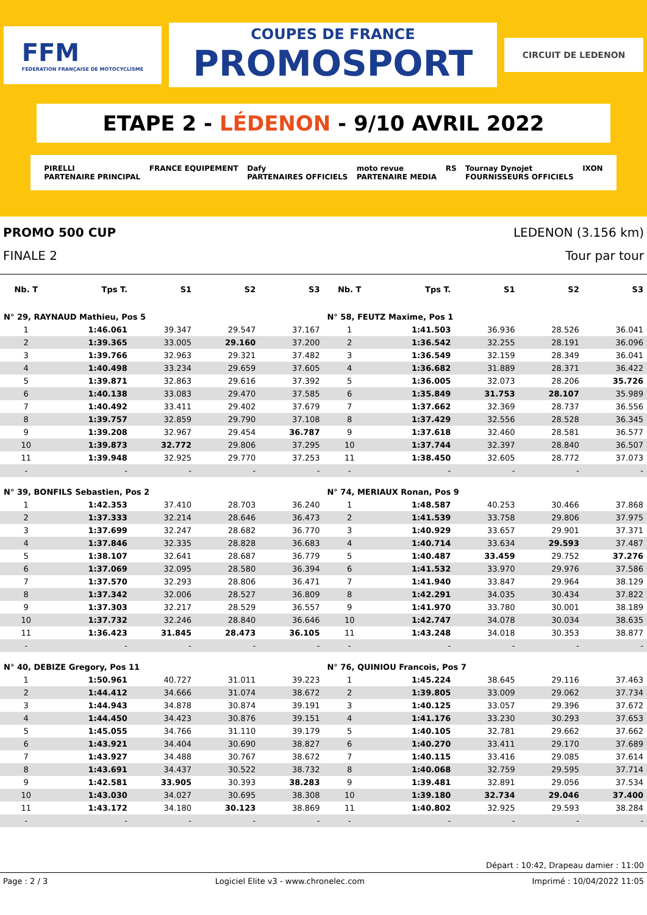FFM
FEDERATION FRANÇAISE DE MOTOCYCLISME
COUPES DE FRANCE
PROMOSPORT
CIRCUIT DE LEDENON
ETAPE 2 - LÉDENON - 9/10 AVRIL 2022
PIRELLI
PARTENAIRE PRINCIPAL FRANCE EQUIPEMENT Dafy
PARTENAIRES OFFICIELS moto revue
PARTENAIRE MEDIA RS Tournay Dynojet
FOURNISSEURS OFFICIELS IXON
PROMO 500 CUP LEDENON (3.156 km)
FINALE 2 Tour par tour
| Nb. T | Tps T. | S1 | S2 | S3 | Nb. T | Tps T. | S1 | S2 | S3 |
| --- | --- | --- | --- | --- | --- | --- | --- | --- | --- |
| N° 29, RAYNAUD Mathieu, Pos 5 | | | | | N° 58, FEUTZ Maxime, Pos 1 | | | | |
| 1 | 1:46.061 | 39.347 | 29.547 | 37.167 | 1 | 1:41.503 | 36.936 | 28.526 | 36.041 |
| 2 | 1:39.365 | 33.005 | 29.160 | 37.200 | 2 | 1:36.542 | 32.255 | 28.191 | 36.096 |
| 3 | 1:39.766 | 32.963 | 29.321 | 37.482 | 3 | 1:36.549 | 32.159 | 28.349 | 36.041 |
| 4 | 1:40.498 | 33.234 | 29.659 | 37.605 | 4 | 1:36.682 | 31.889 | 28.371 | 36.422 |
| 5 | 1:39.871 | 32.863 | 29.616 | 37.392 | 5 | 1:36.005 | 32.073 | 28.206 | 35.726 |
| 6 | 1:40.138 | 33.083 | 29.470 | 37.585 | 6 | 1:35.849 | 31.753 | 28.107 | 35.989 |
| 7 | 1:40.492 | 33.411 | 29.402 | 37.679 | 7 | 1:37.662 | 32.369 | 28.737 | 36.556 |
| 8 | 1:39.757 | 32.859 | 29.790 | 37.108 | 8 | 1:37.429 | 32.556 | 28.528 | 36.345 |
| 9 | 1:39.208 | 32.967 | 29.454 | 36.787 | 9 | 1:37.618 | 32.460 | 28.581 | 36.577 |
| 10 | 1:39.873 | 32.772 | 29.806 | 37.295 | 10 | 1:37.744 | 32.397 | 28.840 | 36.507 |
| 11 | 1:39.948 | 32.925 | 29.770 | 37.253 | 11 | 1:38.450 | 32.605 | 28.772 | 37.073 |
| - | - | - | - | - | - | - | - | - | - |
| N° 39, BONFILS Sebastien, Pos 2 | | | | | N° 74, MERIAUX Ronan, Pos 9 | | | | |
| 1 | 1:42.353 | 37.410 | 28.703 | 36.240 | 1 | 1:48.587 | 40.253 | 30.466 | 37.868 |
| 2 | 1:37.333 | 32.214 | 28.646 | 36.473 | 2 | 1:41.539 | 33.758 | 29.806 | 37.975 |
| 3 | 1:37.699 | 32.247 | 28.682 | 36.770 | 3 | 1:40.929 | 33.657 | 29.901 | 37.371 |
| 4 | 1:37.846 | 32.335 | 28.828 | 36.683 | 4 | 1:40.714 | 33.634 | 29.593 | 37.487 |
| 5 | 1:38.107 | 32.641 | 28.687 | 36.779 | 5 | 1:40.487 | 33.459 | 29.752 | 37.276 |
| 6 | 1:37.069 | 32.095 | 28.580 | 36.394 | 6 | 1:41.532 | 33.970 | 29.976 | 37.586 |
| 7 | 1:37.570 | 32.293 | 28.806 | 36.471 | 7 | 1:41.940 | 33.847 | 29.964 | 38.129 |
| 8 | 1:37.342 | 32.006 | 28.527 | 36.809 | 8 | 1:42.291 | 34.035 | 30.434 | 37.822 |
| 9 | 1:37.303 | 32.217 | 28.529 | 36.557 | 9 | 1:41.970 | 33.780 | 30.001 | 38.189 |
| 10 | 1:37.732 | 32.246 | 28.840 | 36.646 | 10 | 1:42.747 | 34.078 | 30.034 | 38.635 |
| 11 | 1:36.423 | 31.845 | 28.473 | 36.105 | 11 | 1:43.248 | 34.018 | 30.353 | 38.877 |
| - | - | - | - | - | - | - | - | - | - |
| N° 40, DEBIZE Gregory, Pos 11 | | | | | N° 76, QUINIOU Francois, Pos 7 | | | | |
| 1 | 1:50.961 | 40.727 | 31.011 | 39.223 | 1 | 1:45.224 | 38.645 | 29.116 | 37.463 |
| 2 | 1:44.412 | 34.666 | 31.074 | 38.672 | 2 | 1:39.805 | 33.009 | 29.062 | 37.734 |
| 3 | 1:44.943 | 34.878 | 30.874 | 39.191 | 3 | 1:40.125 | 33.057 | 29.396 | 37.672 |
| 4 | 1:44.450 | 34.423 | 30.876 | 39.151 | 4 | 1:41.176 | 33.230 | 30.293 | 37.653 |
| 5 | 1:45.055 | 34.766 | 31.110 | 39.179 | 5 | 1:40.105 | 32.781 | 29.662 | 37.662 |
| 6 | 1:43.921 | 34.404 | 30.690 | 38.827 | 6 | 1:40.270 | 33.411 | 29.170 | 37.689 |
| 7 | 1:43.927 | 34.488 | 30.767 | 38.672 | 7 | 1:40.115 | 33.416 | 29.085 | 37.614 |
| 8 | 1:43.691 | 34.437 | 30.522 | 38.732 | 8 | 1:40.068 | 32.759 | 29.595 | 37.714 |
| 9 | 1:42.581 | 33.905 | 30.393 | 38.283 | 9 | 1:39.481 | 32.891 | 29.056 | 37.534 |
| 10 | 1:43.030 | 34.027 | 30.695 | 38.308 | 10 | 1:39.180 | 32.734 | 29.046 | 37.400 |
| 11 | 1:43.172 | 34.180 | 30.123 | 38.869 | 11 | 1:40.802 | 32.925 | 29.593 | 38.284 |
| - | - | - | - | - | - | - | - | - | - |
Départ : 10:42, Drapeau damier : 11:00
Page : 2 / 3 Logiciel Elite v3 - www.chronelec.com Imprimé : 10/04/2022 11:05